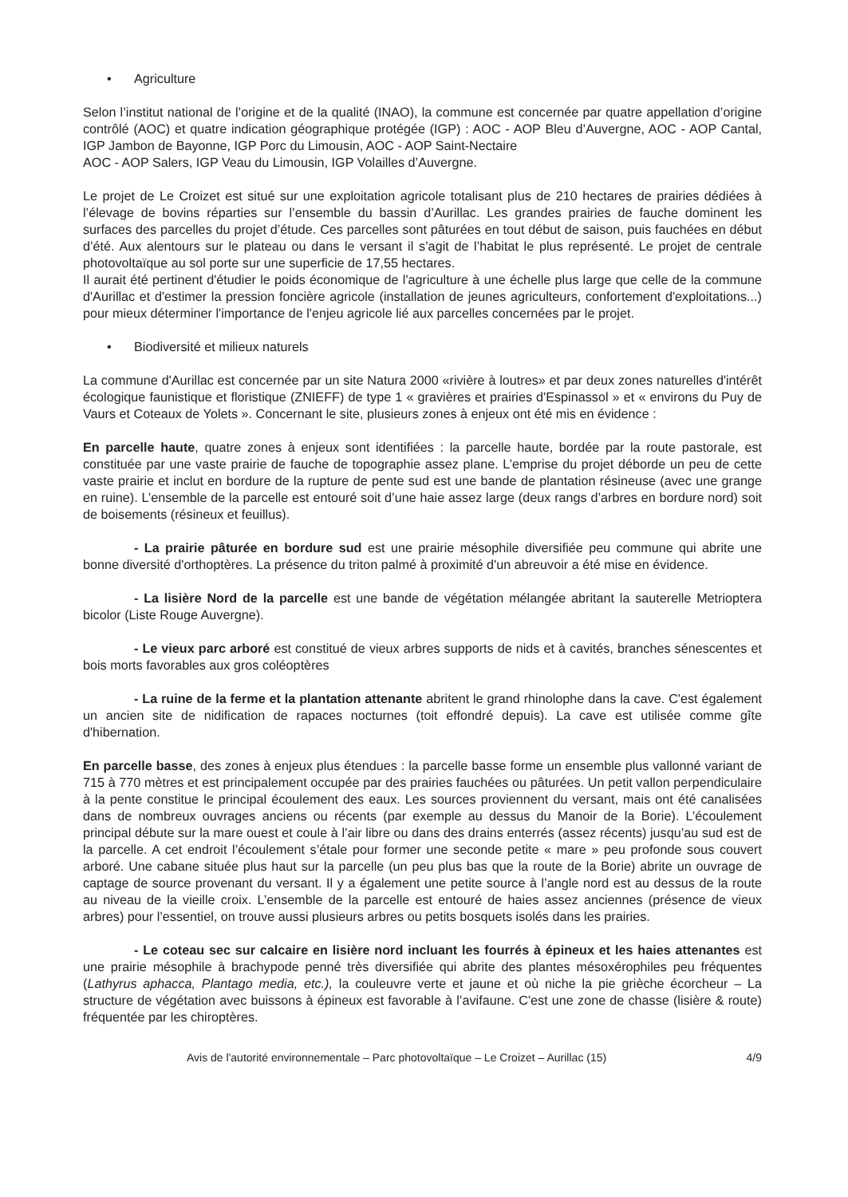• Agriculture
Selon l’institut national de l’origine et de la qualité (INAO), la commune est concernée par quatre appellation d’origine contrôlé (AOC) et quatre indication géographique protégée (IGP) : AOC - AOP Bleu d’Auvergne, AOC - AOP Cantal, IGP Jambon de Bayonne, IGP Porc du Limousin, AOC - AOP Saint-Nectaire
AOC - AOP Salers, IGP Veau du Limousin, IGP Volailles d’Auvergne.
Le projet de Le Croizet est situé sur une exploitation agricole totalisant plus de 210 hectares de prairies dédiées à l’élevage de bovins réparties sur l’ensemble du bassin d’Aurillac. Les grandes prairies de fauche dominent les surfaces des parcelles du projet d’étude. Ces parcelles sont pâturées en tout début de saison, puis fauchées en début d’été. Aux alentours sur le plateau ou dans le versant il s’agit de l’habitat le plus représenté. Le projet de centrale photovoltaïque au sol porte sur une superficie de 17,55 hectares.
Il aurait été pertinent d'étudier le poids économique de l'agriculture à une échelle plus large que celle de la commune d'Aurillac et d'estimer la pression foncière agricole (installation de jeunes agriculteurs, confortement d'exploitations...) pour mieux déterminer l'importance de l'enjeu agricole lié aux parcelles concernées par le projet.
• Biodiversité et milieux naturels
La commune d'Aurillac est concernée par un site Natura 2000 «rivière à loutres» et par deux zones naturelles d'intérêt écologique faunistique et floristique (ZNIEFF) de type 1 « gravières et prairies d'Espinassol » et « environs du Puy de Vaurs et Coteaux de Yolets ». Concernant le site, plusieurs zones à enjeux ont été mis en évidence :
En parcelle haute, quatre zones à enjeux sont identifiées : la parcelle haute, bordée par la route pastorale, est constituée par une vaste prairie de fauche de topographie assez plane. L’emprise du projet déborde un peu de cette vaste prairie et inclut en bordure de la rupture de pente sud est une bande de plantation résineuse (avec une grange en ruine). L’ensemble de la parcelle est entouré soit d’une haie assez large (deux rangs d’arbres en bordure nord) soit de boisements (résineux et feuillus).
- La prairie pâturée en bordure sud est une prairie mésophile diversifiée peu commune qui abrite une bonne diversité d'orthoptères. La présence du triton palmé à proximité d'un abreuvoir a été mise en évidence.
- La lisière Nord de la parcelle est une bande de végétation mélangée abritant la sauterelle Metrioptera bicolor (Liste Rouge Auvergne).
- Le vieux parc arboré est constitué de vieux arbres supports de nids et à cavités, branches sénescentes et bois morts favorables aux gros coléoptères
- La ruine de la ferme et la plantation attenante abritent le grand rhinolophe dans la cave. C'est également un ancien site de nidification de rapaces nocturnes (toit effondré depuis). La cave est utilisée comme gîte d'hibernation.
En parcelle basse, des zones à enjeux plus étendues : la parcelle basse forme un ensemble plus vallonné variant de 715 à 770 mètres et est principalement occupée par des prairies fauchées ou pâturées. Un petit vallon perpendiculaire à la pente constitue le principal écoulement des eaux. Les sources proviennent du versant, mais ont été canalisées dans de nombreux ouvrages anciens ou récents (par exemple au dessus du Manoir de la Borie). L’écoulement principal débute sur la mare ouest et coule à l’air libre ou dans des drains enterrés (assez récents) jusqu’au sud est de la parcelle. A cet endroit l’écoulement s’étale pour former une seconde petite « mare » peu profonde sous couvert arboré. Une cabane située plus haut sur la parcelle (un peu plus bas que la route de la Borie) abrite un ouvrage de captage de source provenant du versant. Il y a également une petite source à l’angle nord est au dessus de la route au niveau de la vieille croix. L’ensemble de la parcelle est entouré de haies assez anciennes (présence de vieux arbres) pour l’essentiel, on trouve aussi plusieurs arbres ou petits bosquets isolés dans les prairies.
- Le coteau sec sur calcaire en lisière nord incluant les fourrés à épineux et les haies attenantes est une prairie mésophile à brachypode penné très diversifiée qui abrite des plantes mésoxérophiles peu fréquentes (Lathyrus aphacca, Plantago media, etc.), la couleuvre verte et jaune et où niche la pie grièche écorcheur – La structure de végétation avec buissons à épineux est favorable à l’avifaune. C'est une zone de chasse (lisière & route) fréquentée par les chiroptères.
Avis de l'autorité environnementale – Parc photovoltaïque – Le Croizet – Aurillac (15) 4/9